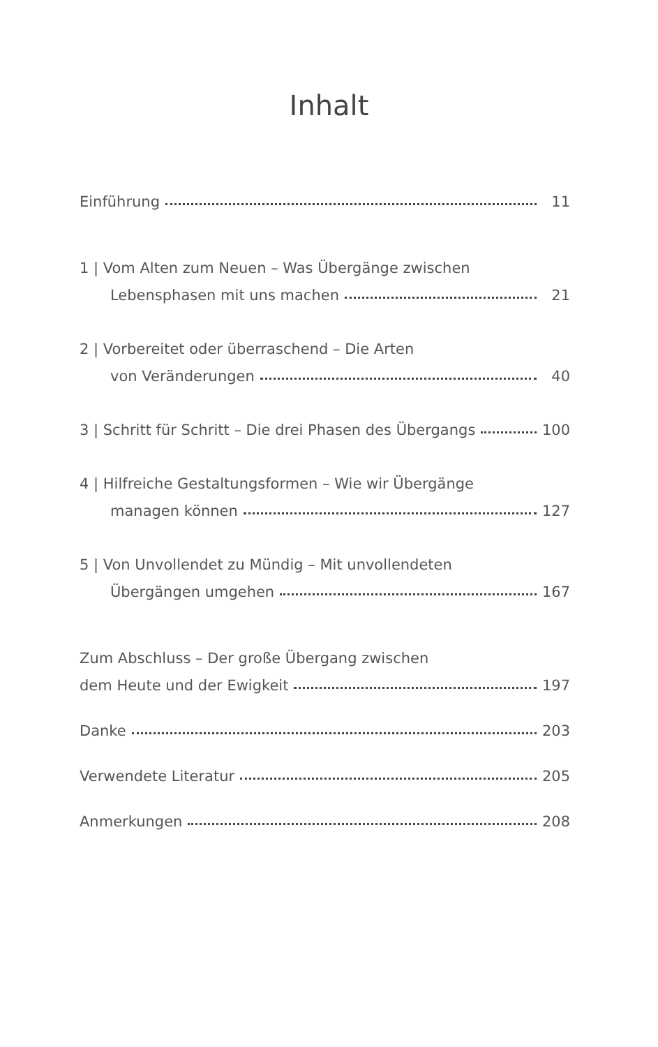Inhalt
Einführung 11
1 | Vom Alten zum Neuen – Was Übergänge zwischen
Lebensphasen mit uns machen 21
2 | Vorbereitet oder überraschend – Die Arten
von Veränderungen 40
3 | Schritt für Schritt – Die drei Phasen des Übergangs 100
4 | Hilfreiche Gestaltungsformen – Wie wir Übergänge
managen können 127
5 | Von Unvollendet zu Mündig – Mit unvollendeten
Übergängen umgehen 167
Zum Abschluss – Der große Übergang zwischen
dem Heute und der Ewigkeit 197
Danke 203
Verwendete Literatur 205
Anmerkungen 208